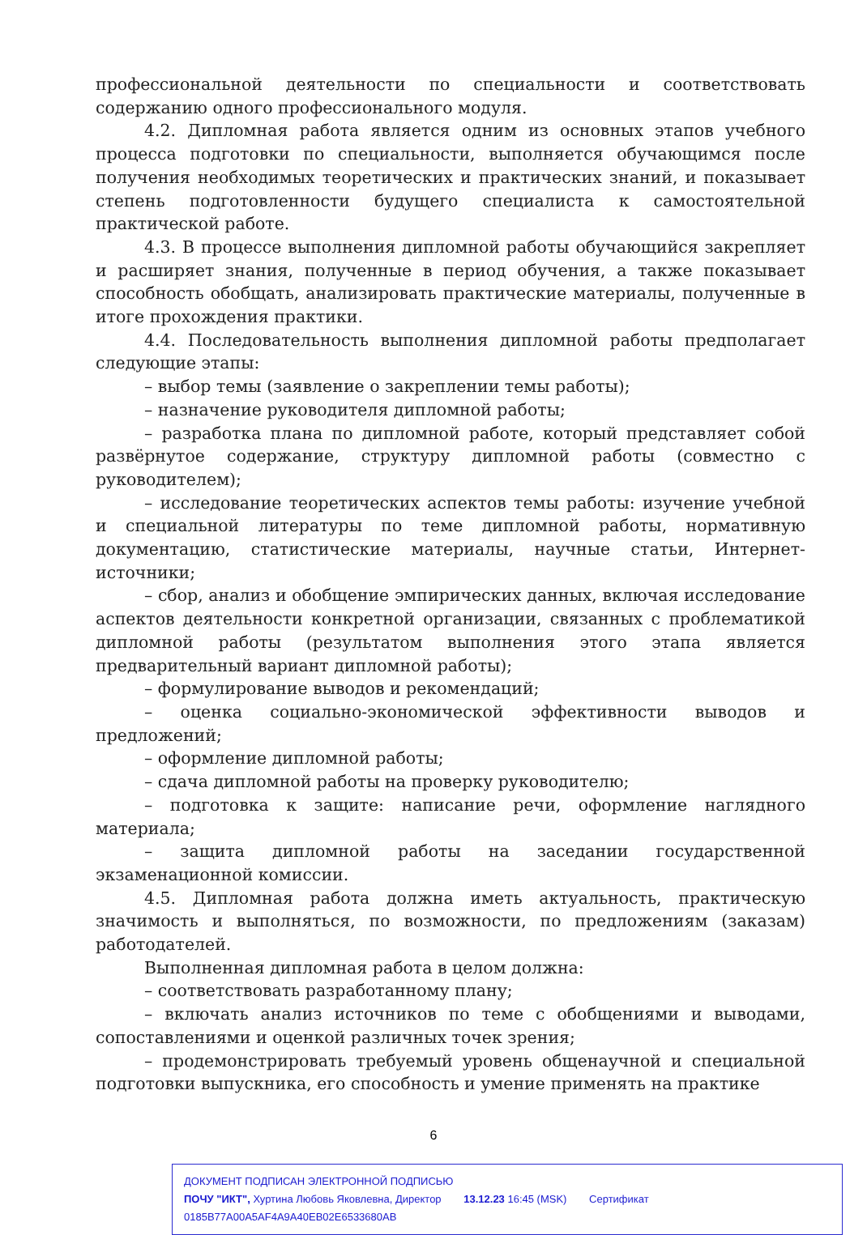профессиональной деятельности по специальности и соответствовать содержанию одного профессионального модуля.
4.2. Дипломная работа является одним из основных этапов учебного процесса подготовки по специальности, выполняется обучающимся после получения необходимых теоретических и практических знаний, и показывает степень подготовленности будущего специалиста к самостоятельной практической работе.
4.3. В процессе выполнения дипломной работы обучающийся закрепляет и расширяет знания, полученные в период обучения, а также показывает способность обобщать, анализировать практические материалы, полученные в итоге прохождения практики.
4.4. Последовательность выполнения дипломной работы предполагает следующие этапы:
– выбор темы (заявление о закреплении темы работы);
– назначение руководителя дипломной работы;
– разработка плана по дипломной работе, который представляет собой развёрнутое содержание, структуру дипломной работы (совместно с руководителем);
– исследование теоретических аспектов темы работы: изучение учебной и специальной литературы по теме дипломной работы, нормативную документацию, статистические материалы, научные статьи, Интернет- источники;
– сбор, анализ и обобщение эмпирических данных, включая исследование аспектов деятельности конкретной организации, связанных с проблематикой дипломной работы (результатом выполнения этого этапа является предварительный вариант дипломной работы);
– формулирование выводов и рекомендаций;
– оценка социально-экономической эффективности выводов и предложений;
– оформление дипломной работы;
– сдача дипломной работы на проверку руководителю;
– подготовка к защите: написание речи, оформление наглядного материала;
– защита дипломной работы на заседании государственной экзаменационной комиссии.
4.5. Дипломная работа должна иметь актуальность, практическую значимость и выполняться, по возможности, по предложениям (заказам) работодателей.
Выполненная дипломная работа в целом должна:
– соответствовать разработанному плану;
– включать анализ источников по теме с обобщениями и выводами, сопоставлениями и оценкой различных точек зрения;
– продемонстрировать требуемый уровень общенаучной и специальной подготовки выпускника, его способность и умение применять на практике
6
ДОКУМЕНТ ПОДПИСАН ЭЛЕКТРОННОЙ ПОДПИСЬЮ
ПОЧУ "ИКТ", Хуртина Любовь Яковлевна, Директор 13.12.23 16:45 (MSK) Сертификат 0185B77A00A5AF4A9A40EB02E6533680AB